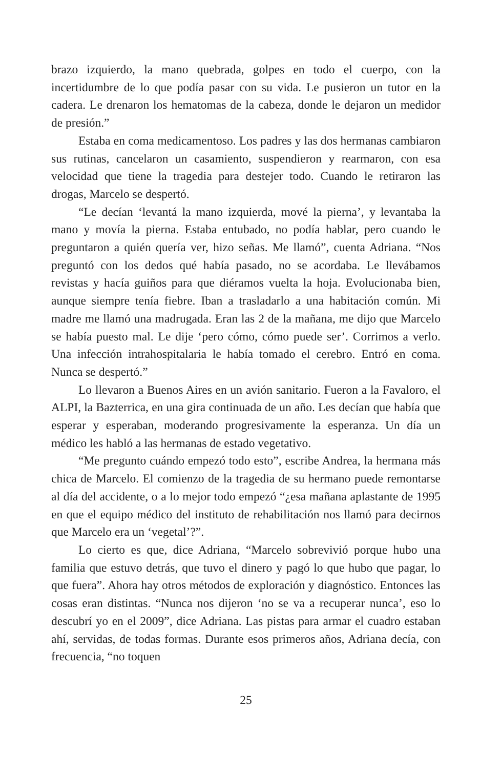brazo izquierdo, la mano quebrada, golpes en todo el cuerpo, con la incertidumbre de lo que podía pasar con su vida. Le pusieron un tutor en la cadera. Le drenaron los hematomas de la cabeza, donde le dejaron un medidor de presión.”
Estaba en coma medicamentoso. Los padres y las dos hermanas cambiaron sus rutinas, cancelaron un casamiento, suspendieron y rearmaron, con esa velocidad que tiene la tragedia para destejer todo. Cuando le retiraron las drogas, Marcelo se despertó.
“Le decían ‘levantá la mano izquierda, mové la pierna’, y levantaba la mano y movía la pierna. Estaba entubado, no podía hablar, pero cuando le preguntaron a quién quería ver, hizo señas. Me llamó”, cuenta Adriana. “Nos preguntó con los dedos qué había pasado, no se acordaba. Le llevábamos revistas y hacía guiños para que diéramos vuelta la hoja. Evolucionaba bien, aunque siempre tenía fiebre. Iban a trasladarlo a una habitación común. Mi madre me llamó una madrugada. Eran las 2 de la mañana, me dijo que Marcelo se había puesto mal. Le dije ‘pero cómo, cómo puede ser’. Corrimos a verlo. Una infección intrahospitalaria le había tomado el cerebro. Entró en coma. Nunca se despertó.”
Lo llevaron a Buenos Aires en un avión sanitario. Fueron a la Favaloro, el ALPI, la Bazterrica, en una gira continuada de un año. Les decían que había que esperar y esperaban, moderando progresivamente la esperanza. Un día un médico les habló a las hermanas de estado vegetativo.
“Me pregunto cuándo empezó todo esto”, escribe Andrea, la hermana más chica de Marcelo. El comienzo de la tragedia de su hermano puede remontarse al día del accidente, o a lo mejor todo empezó “¿esa mañana aplastante de 1995 en que el equipo médico del instituto de rehabilitación nos llamó para decirnos que Marcelo era un ‘vegetal’?”.
Lo cierto es que, dice Adriana, “Marcelo sobrevivió porque hubo una familia que estuvo detrás, que tuvo el dinero y pagó lo que hubo que pagar, lo que fuera”. Ahora hay otros métodos de exploración y diagnóstico. Entonces las cosas eran distintas. “Nunca nos dijeron ‘no se va a recuperar nunca’, eso lo descubrí yo en el 2009”, dice Adriana. Las pistas para armar el cuadro estaban ahí, servidas, de todas formas. Durante esos primeros años, Adriana decía, con frecuencia, “no toquen
25